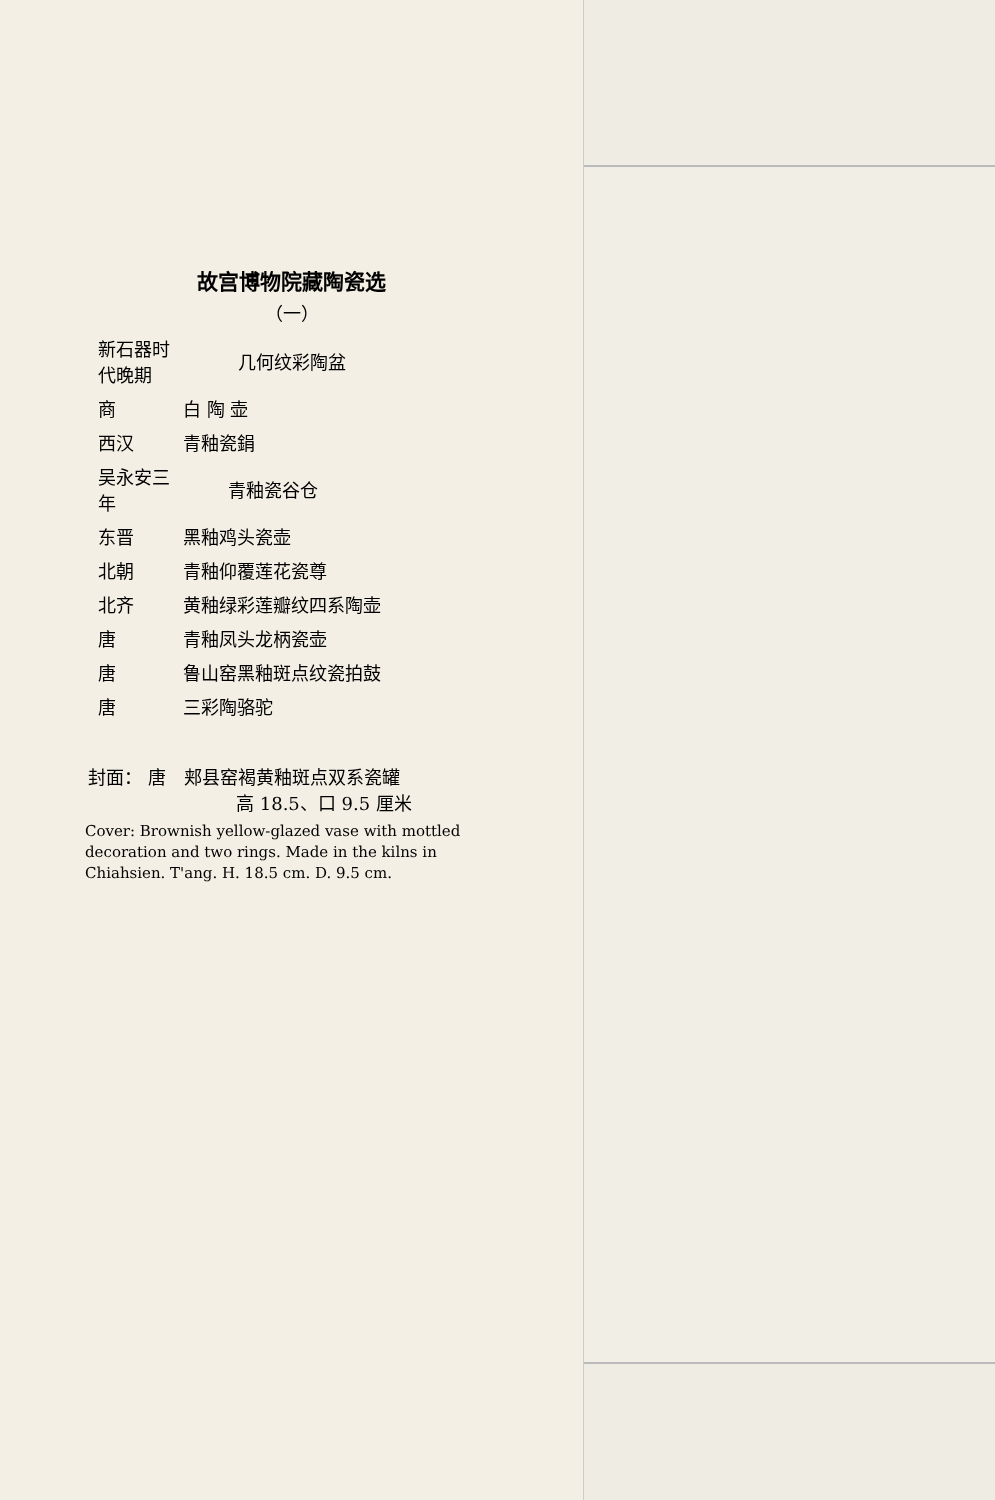故宫博物院藏陶瓷选
（一）
| 新石器时代晚期 | 几何纹彩陶盆 |
| 商 | 白 陶 壶 |
| 西汉 | 青釉瓷鋗 |
| 吴永安三年 | 青釉瓷谷仓 |
| 东晋 | 黑釉鸡头瓷壶 |
| 北朝 | 青釉仰覆莲花瓷尊 |
| 北齐 | 黄釉绿彩莲瓣纹四系陶壶 |
| 唐 | 青釉凤头龙柄瓷壶 |
| 唐 | 鲁山窑黑釉斑点纹瓷拍鼓 |
| 唐 | 三彩陶骆驼 |
封面： 唐　郏县窑褐黄釉斑点双系瓷罐
高 18.5、口 9.5 厘米
Cover: Brownish yellow-glazed vase with mottled decoration and two rings. Made in the kilns in Chiahsien. T'ang. H. 18.5 cm. D. 9.5 cm.